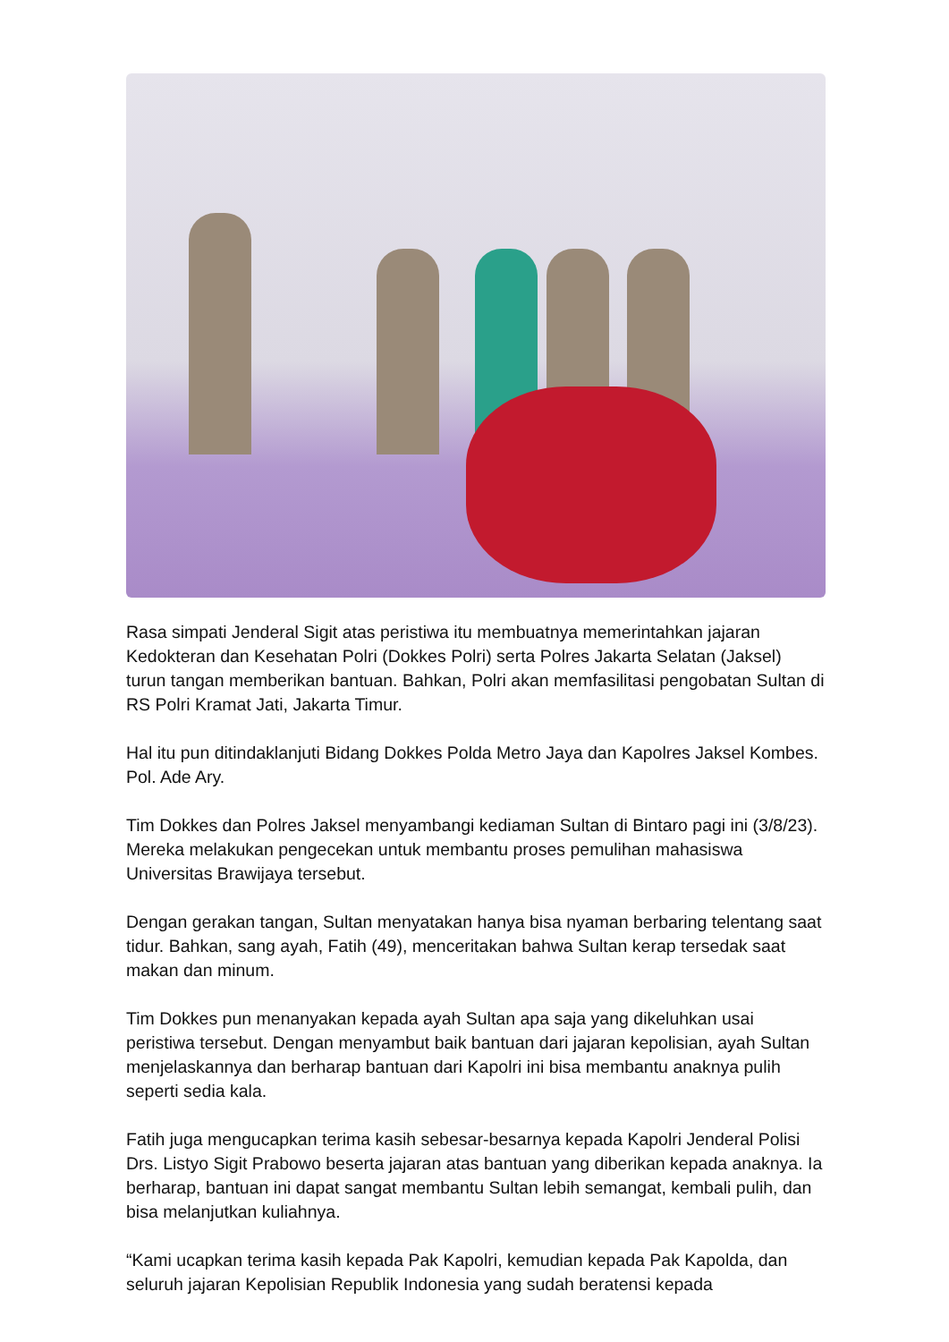Rasa simpati Jenderal Sigit atas peristiwa itu membuatnya memerintahkan jajaran Kedokteran dan Kesehatan Polri (Dokkes Polri) serta Polres Jakarta Selatan (Jaksel) turun tangan memberikan bantuan. Bahkan, Polri akan memfasilitasi pengobatan Sultan di RS Polri Kramat Jati, Jakarta Timur.
Hal itu pun ditindaklanjuti Bidang Dokkes Polda Metro Jaya dan Kapolres Jaksel Kombes. Pol. Ade Ary.
Tim Dokkes dan Polres Jaksel menyambangi kediaman Sultan di Bintaro pagi ini (3/8/23). Mereka melakukan pengecekan untuk membantu proses pemulihan mahasiswa Universitas Brawijaya tersebut.
Dengan gerakan tangan, Sultan menyatakan hanya bisa nyaman berbaring telentang saat tidur. Bahkan, sang ayah, Fatih (49), menceritakan bahwa Sultan kerap tersedak saat makan dan minum.
Tim Dokkes pun menanyakan kepada ayah Sultan apa saja yang dikeluhkan usai peristiwa tersebut. Dengan menyambut baik bantuan dari jajaran kepolisian, ayah Sultan menjelaskannya dan berharap bantuan dari Kapolri ini bisa membantu anaknya pulih seperti sedia kala.
Fatih juga mengucapkan terima kasih sebesar-besarnya kepada Kapolri Jenderal Polisi Drs. Listyo Sigit Prabowo beserta jajaran atas bantuan yang diberikan kepada anaknya. Ia berharap, bantuan ini dapat sangat membantu Sultan lebih semangat, kembali pulih, dan bisa melanjutkan kuliahnya.
“Kami ucapkan terima kasih kepada Pak Kapolri, kemudian kepada Pak Kapolda, dan seluruh jajaran Kepolisian Republik Indonesia yang sudah beratensi kepada